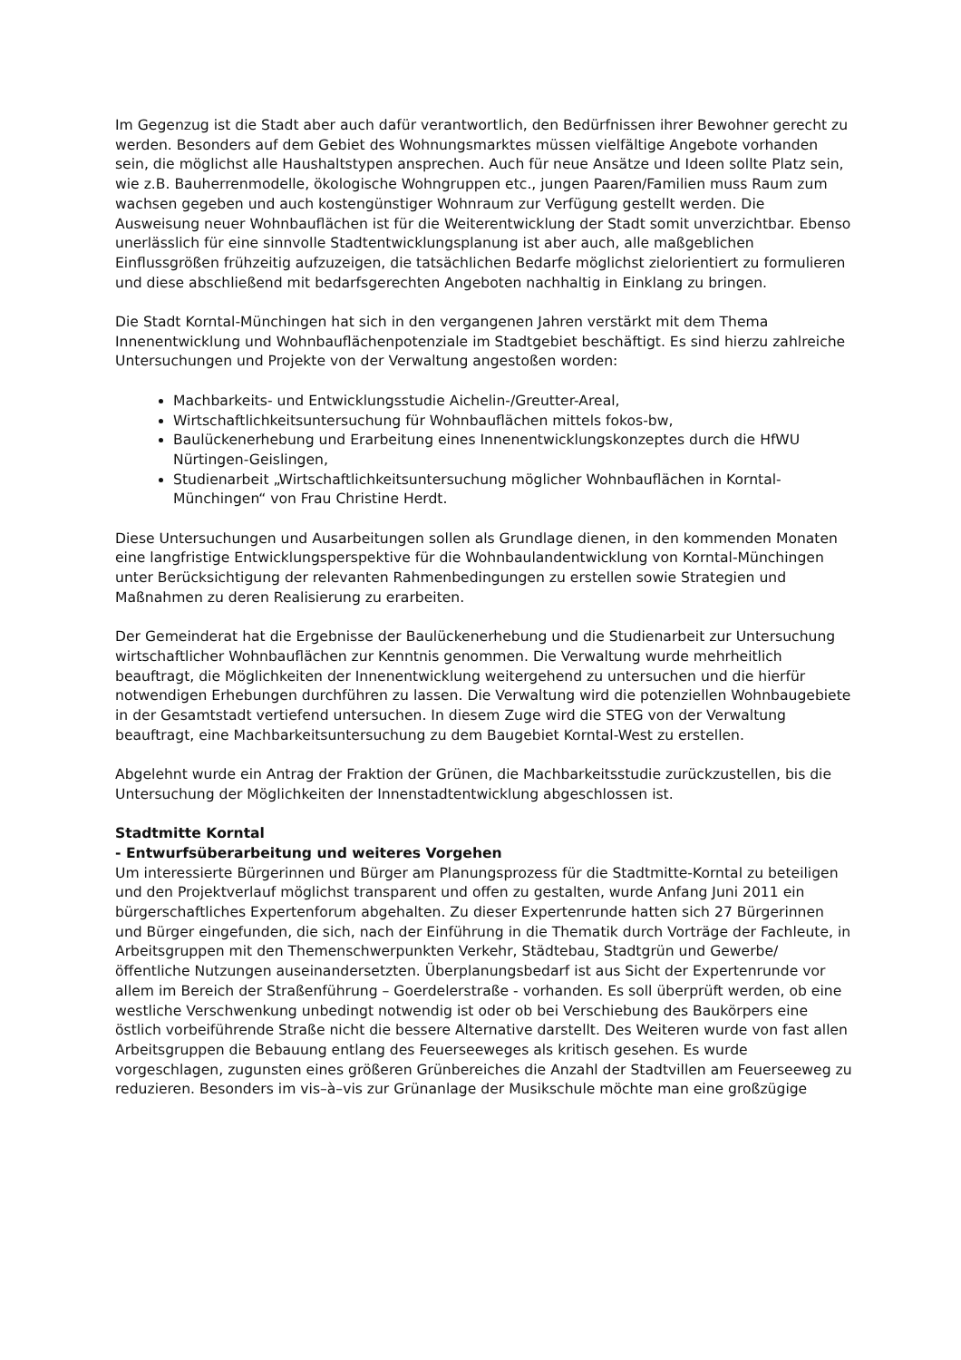Im Gegenzug ist die Stadt aber auch dafür verantwortlich, den Bedürfnissen ihrer Bewohner gerecht zu werden. Besonders auf dem Gebiet des Wohnungsmarktes müssen vielfältige Angebote vorhanden sein, die möglichst alle Haushaltstypen ansprechen. Auch für neue Ansätze und Ideen sollte Platz sein, wie z.B. Bauherrenmodelle, ökologische Wohngruppen etc., jungen Paaren/Familien muss Raum zum wachsen gegeben und auch kostengünstiger Wohnraum zur Verfügung gestellt werden. Die Ausweisung neuer Wohnbauflächen ist für die Weiterentwicklung der Stadt somit unverzichtbar. Ebenso unerlässlich für eine sinnvolle Stadtentwicklungsplanung ist aber auch, alle maßgeblichen Einflussgrößen frühzeitig aufzuzeigen, die tatsächlichen Bedarfe möglichst zielorientiert zu formulieren und diese abschließend mit bedarfsgerechten Angeboten nachhaltig in Einklang zu bringen.
Die Stadt Korntal-Münchingen hat sich in den vergangenen Jahren verstärkt mit dem Thema Innenentwicklung und Wohnbauflächenpotenziale im Stadtgebiet beschäftigt. Es sind hierzu zahlreiche Untersuchungen und Projekte von der Verwaltung angestoßen worden:
Machbarkeits- und Entwicklungsstudie Aichelin-/Greutter-Areal,
Wirtschaftlichkeitsuntersuchung für Wohnbauflächen mittels fokos-bw,
Baulückenerhebung und Erarbeitung eines Innenentwicklungskonzeptes durch die HfWU Nürtingen-Geislingen,
Studienarbeit „Wirtschaftlichkeitsuntersuchung möglicher Wohnbauflächen in Korntal-Münchingen“ von Frau Christine Herdt.
Diese Untersuchungen und Ausarbeitungen sollen als Grundlage dienen, in den kommenden Monaten eine langfristige Entwicklungsperspektive für die Wohnbaulandentwicklung von Korntal-Münchingen unter Berücksichtigung der relevanten Rahmenbedingungen zu erstellen sowie Strategien und Maßnahmen zu deren Realisierung zu erarbeiten.
Der Gemeinderat hat die Ergebnisse der Baulückenerhebung und die Studienarbeit zur Untersuchung wirtschaftlicher Wohnbauflächen zur Kenntnis genommen. Die Verwaltung wurde mehrheitlich beauftragt, die Möglichkeiten der Innenentwicklung weitergehend zu untersuchen und die hierfür notwendigen Erhebungen durchführen zu lassen. Die Verwaltung wird die potenziellen Wohnbaugebiete in der Gesamtstadt vertiefend untersuchen. In diesem Zuge wird die STEG von der Verwaltung beauftragt, eine Machbarkeitsuntersuchung zu dem Baugebiet Korntal-West zu erstellen.
Abgelehnt wurde ein Antrag der Fraktion der Grünen, die Machbarkeitsstudie zurückzustellen, bis die Untersuchung der Möglichkeiten der Innenstadtentwicklung abgeschlossen ist.
Stadtmitte Korntal
- Entwurfsüberarbeitung und weiteres Vorgehen
Um interessierte Bürgerinnen und Bürger am Planungsprozess für die Stadtmitte-Korntal zu beteiligen und den Projektverlauf möglichst transparent und offen zu gestalten, wurde Anfang Juni 2011 ein bürgerschaftliches Expertenforum abgehalten. Zu dieser Expertenrunde hatten sich 27 Bürgerinnen und Bürger eingefunden, die sich, nach der Einführung in die Thematik durch Vorträge der Fachleute, in Arbeitsgruppen mit den Themenschwerpunkten Verkehr, Städtebau, Stadtgrün und Gewerbe/öffentliche Nutzungen auseinandersetzten. Überplanungsbedarf ist aus Sicht der Expertenrunde vor allem im Bereich der Straßenführung – Goerdelerstraße - vorhanden. Es soll überprüft werden, ob eine westliche Verschwenkung unbedingt notwendig ist oder ob bei Verschiebung des Baukörpers eine östlich vorbeiführende Straße nicht die bessere Alternative darstellt. Des Weiteren wurde von fast allen Arbeitsgruppen die Bebauung entlang des Feuerseeweges als kritisch gesehen. Es wurde vorgeschlagen, zugunsten eines größeren Grünbereiches die Anzahl der Stadtvillen am Feuerseeweg zu reduzieren. Besonders im vis–à–vis zur Grünanlage der Musikschule möchte man eine großzügige